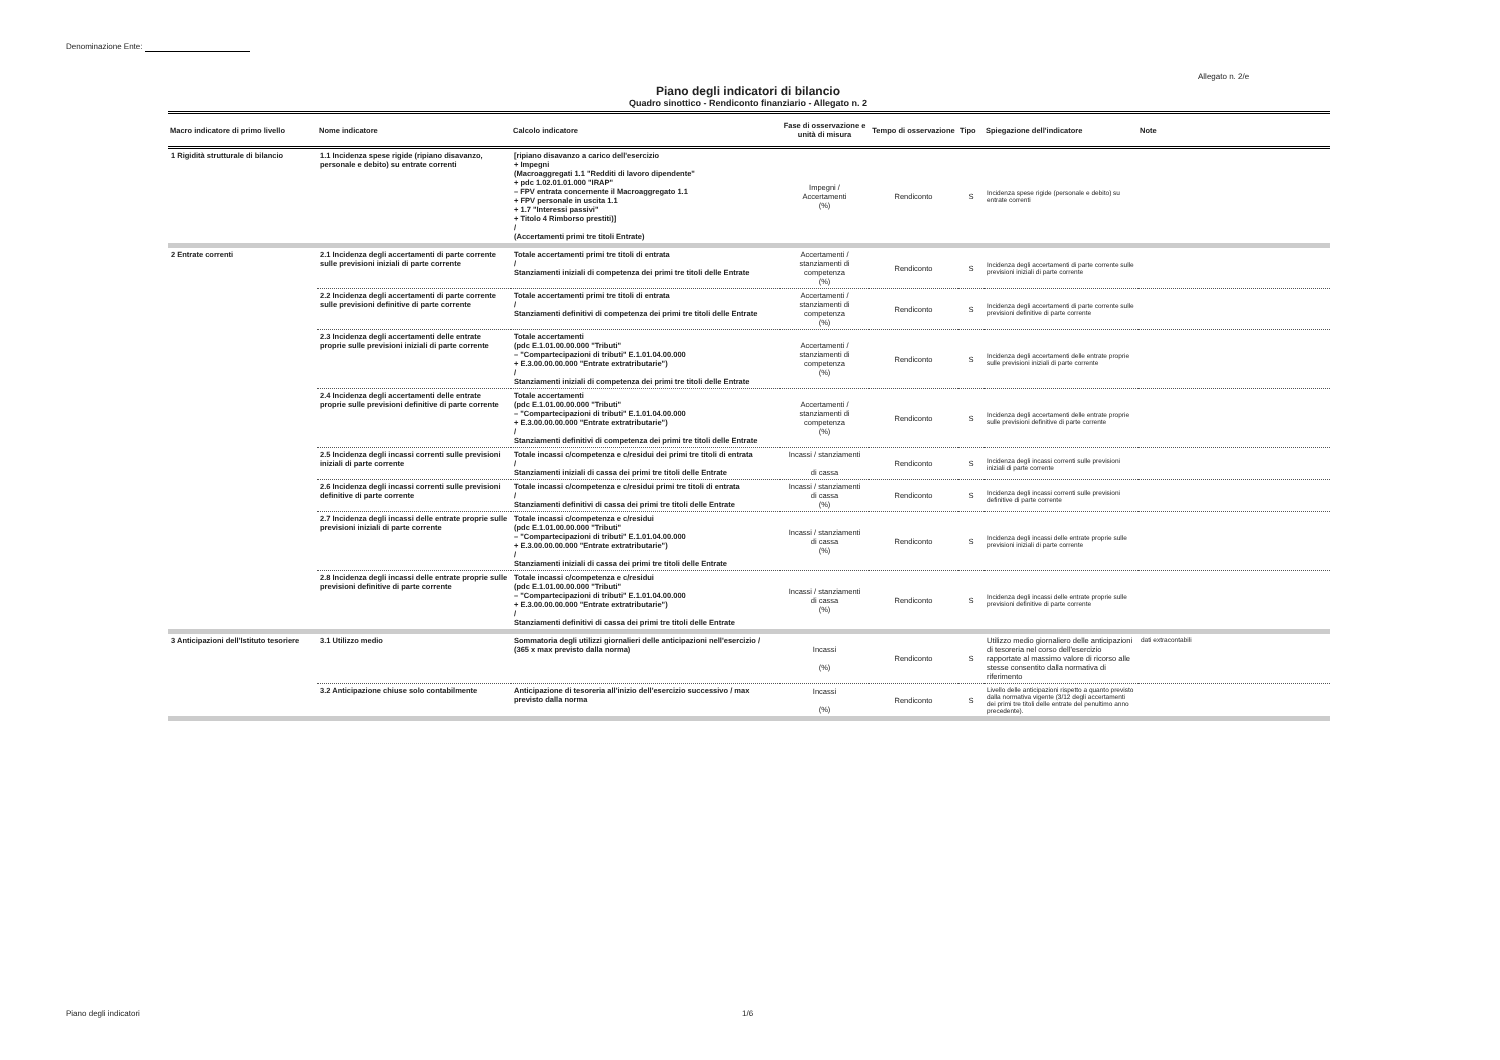Denominazione Ente:
Allegato n. 2/e
Piano degli indicatori di bilancio
Quadro sinottico - Rendiconto finanziario - Allegato n. 2
| Macro indicatore di primo livello | Nome indicatore | Calcolo indicatore | Fase di osservazione e unità di misura | Tempo di osservazione | Tipo | Spiegazione dell'indicatore | Note |
| --- | --- | --- | --- | --- | --- | --- | --- |
| 1 Rigidità strutturale di bilancio | 1.1 Incidenza spese rigide (ripiano disavanzo, personale e debito) su entrate correnti | [ripiano disavanzo a carico dell'esercizio + Impegni (Macroaggregati 1.1 "Redditi di lavoro dipendente" + pdc 1.02.01.01.000 "IRAP" – FPV entrata concernente il Macroaggregato 1.1 + FPV personale in uscita 1.1 + 1.7 "Interessi passivi" + Titolo 4 Rimborso prestiti)] / (Accertamenti primi tre titoli Entrate) | Impegni / Accertamenti (%) | Rendiconto | S | Incidenza spese rigide (personale e debito) su entrate correnti | |
| 2 Entrate correnti | 2.1 Incidenza degli accertamenti di parte corrente sulle previsioni iniziali di parte corrente | Totale accertamenti primi tre titoli di entrata / Stanziamenti iniziali di competenza dei primi tre titoli delle Entrate | Accertamenti / stanziamenti di competenza (%) | Rendiconto | S | Incidenza degli accertamenti di parte corrente sulle previsioni iniziali di parte corrente | |
| | 2.2 Incidenza degli accertamenti di parte corrente sulle previsioni definitive di parte corrente | Totale accertamenti primi tre titoli di entrata / Stanziamenti definitivi di competenza dei primi tre titoli delle Entrate | Accertamenti / stanziamenti di competenza (%) | Rendiconto | S | Incidenza degli accertamenti di parte corrente sulle previsioni definitive di parte corrente | |
| | 2.3 Incidenza degli accertamenti delle entrate proprie sulle previsioni iniziali di parte corrente | Totale accertamenti (pdc E.1.01.00.00.000 "Tributi" – "Compartecipazioni di tributi" E.1.01.04.00.000 + E.3.00.00.00.000 "Entrate extratributarie") / Stanziamenti iniziali di competenza dei primi tre titoli delle Entrate | Accertamenti / stanziamenti di competenza (%) | Rendiconto | S | Incidenza degli accertamenti delle entrate proprie sulle previsioni iniziali di parte corrente | |
| | 2.4 Incidenza degli accertamenti delle entrate proprie sulle previsioni definitive di parte corrente | Totale accertamenti (pdc E.1.01.00.00.000 "Tributi" – "Compartecipazioni di tributi" E.1.01.04.00.000 + E.3.00.00.00.000 "Entrate extratributarie") / Stanziamenti definitivi di competenza dei primi tre titoli delle Entrate | Accertamenti / stanziamenti di competenza (%) | Rendiconto | S | Incidenza degli accertamenti delle entrate proprie sulle previsioni definitive di parte corrente | |
| | 2.5 Incidenza degli incassi correnti sulle previsioni iniziali di parte corrente | Totale incassi c/competenza e c/residui dei primi tre titoli di entrata / Stanziamenti iniziali di cassa dei primi tre titoli delle Entrate | Incassi / stanziamenti di cassa | Rendiconto | S | Incidenza degli incassi correnti sulle previsioni iniziali di parte corrente | |
| | 2.6 Incidenza degli incassi correnti sulle previsioni definitive di parte corrente | Totale incassi c/competenza e c/residui primi tre titoli di entrata / Stanziamenti definitivi di cassa dei primi tre titoli delle Entrate | Incassi / stanziamenti di cassa (%) | Rendiconto | S | Incidenza degli incassi correnti sulle previsioni definitive di parte corrente | |
| | 2.7 Incidenza degli incassi delle entrate proprie sulle previsioni iniziali di parte corrente | Totale incassi c/competenza e c/residui (pdc E.1.01.00.00.000 "Tributi" – "Compartecipazioni di tributi" E.1.01.04.00.000 + E.3.00.00.00.000 "Entrate extratributarie") / Stanziamenti iniziali di cassa dei primi tre titoli delle Entrate | Incassi / stanziamenti di cassa (%) | Rendiconto | S | Incidenza degli incassi delle entrate proprie sulle previsioni iniziali di parte corrente | |
| | 2.8 Incidenza degli incassi delle entrate proprie sulle previsioni definitive di parte corrente | Totale incassi c/competenza e c/residui (pdc E.1.01.00.00.000 "Tributi" – "Compartecipazioni di tributi" E.1.01.04.00.000 + E.3.00.00.00.000 "Entrate extratributarie") / Stanziamenti definitivi di cassa dei primi tre titoli delle Entrate | Incassi / stanziamenti di cassa (%) | Rendiconto | S | Incidenza degli incassi delle entrate proprie sulle previsioni definitive di parte corrente | |
| 3 Anticipazioni dell'Istituto tesoriere | 3.1 Utilizzo medio | Sommatoria degli utilizzi giornalieri delle anticipazioni nell'esercizio / (365 x max previsto dalla norma) | Incassi (%) | Rendiconto | S | Utilizzo medio giornaliero delle anticipazioni di tesoreria nel corso dell'esercizio rapportate al massimo valore di ricorso alle stesse consentito dalla normativa di riferimento | dati extracontabili |
| | 3.2 Anticipazione chiuse solo contabilmente | Anticipazione di tesoreria all'inizio dell'esercizio successivo / max previsto dalla norma | Incassi (%) | Rendiconto | S | Livello delle anticipazioni rispetto a quanto previsto dalla normativa vigente (3/12 degli accertamenti dei primi tre titoli delle entrate del penultimo anno precedente). | |
Piano degli indicatori 1/6